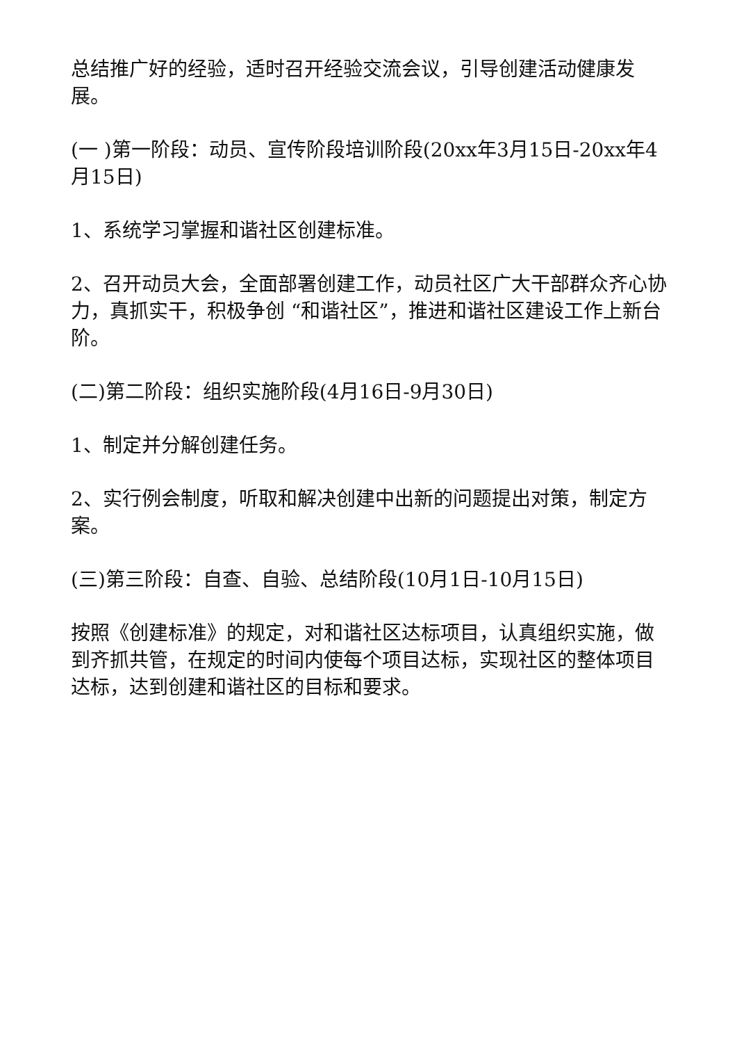总结推广好的经验，适时召开经验交流会议，引导创建活动健康发展。
(一 )第一阶段：动员、宣传阶段培训阶段(20xx年3月15日-20xx年4月15日)
1、系统学习掌握和谐社区创建标准。
2、召开动员大会，全面部署创建工作，动员社区广大干部群众齐心协力，真抓实干，积极争创 “和谐社区”，推进和谐社区建设工作上新台阶。
(二)第二阶段：组织实施阶段(4月16日-9月30日)
1、制定并分解创建任务。
2、实行例会制度，听取和解决创建中出新的问题提出对策，制定方案。
(三)第三阶段：自查、自验、总结阶段(10月1日-10月15日)
按照《创建标准》的规定，对和谐社区达标项目，认真组织实施，做到齐抓共管，在规定的时间内使每个项目达标，实现社区的整体项目达标，达到创建和谐社区的目标和要求。